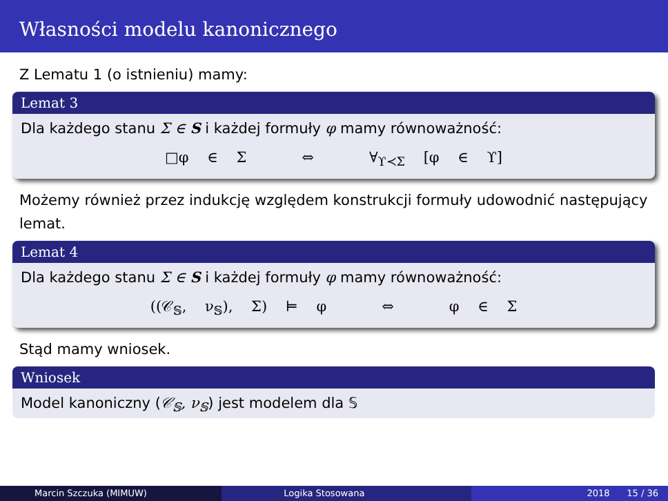Własności modelu kanonicznego
Z Lematu 1 (o istnieniu) mamy:
Lemat 3
Dla każdego stanu Σ ∈ S i każdej formuły φ mamy równoważność:
□φ ∈ Σ ⇔ ∀<sub>ϒ≺Σ</sub> [φ ∈ ϒ]
Możemy również przez indukcję względem konstrukcji formuły udowodnić następujący lemat.
Lemat 4
Dla każdego stanu Σ ∈ S i każdej formuły φ mamy równoważność:
((𝒞<sub>𝕊</sub>, ν<sub>𝕊</sub>), Σ) ⊨ φ ⇔ φ ∈ Σ
Stąd mamy wniosek.
Wniosek
Model kanoniczny (𝒞<sub>𝕊</sub>, ν<sub>𝕊</sub>) jest modelem dla 𝕊
Marcin Szczuka (MIMUW) Logika Stosowana 2018 15 / 36